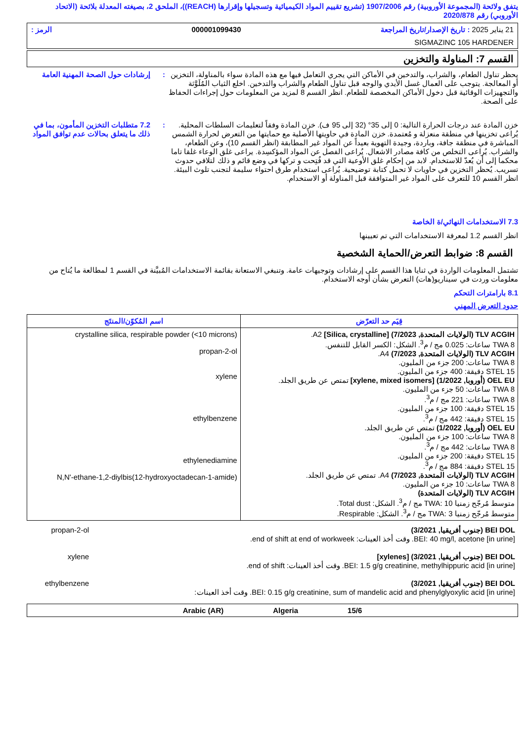يتفق ولائحة (المجموعة الأوروبية) رقم 1907/2006 (تشريع تقييم المواد الكيميائية وتسجيلها وإقرارها (REACH))، الملحق 2، بصيغته المعدلة بلائحة (الاتحاد الأوروبي) رقم 2020/878
21 يناير 2025 : تاريخ الإصدار/تاريخ المراجعة 000001099430 الرمز :
SIGMAZINC 105 HARDENER
القسم 7: المناولة والتخزين
يحظر تناول الطعام، والشراب، والتدخين في الأماكن التي يجري التعامل فيها مع هذه المادة سواء بالمناولة، التخزين أو المعالجة. يتوجب على العمال غسل الأيدي والوجه قبل تناول الطعام والشراب والتدخين. اخلع الثياب المُلَوَّثة والتجهيزات الوقائية قبل دخول الأماكن المخصصة للطعام. انظر القسم 8 لمزيد من المعلومات حول إجراءات الحفاظ على الصحة.
: إرشادات حول الصحة المهنية العامة
خزن المادة عند درجات الحرارة التالية: 0 إلى 35° (32 إلى 95 ف). خزن المادة وفقاً لتعليمات السلطات المحلية. يُراعى تخزينها في منطقة منعزلة و مُعتمدة. خزن المادة في حاويتها الأصلية مع حمايتها من التعرض لحرارة الشمس المباشرة في منطقة جافة، وباردة، وجيدة التهوية بعيداً عن المواد غير المطابقة (انظر القسم 10)، وعن الطعام، والشراب. يُراعى التخلص من كافة مصادر الاشعال. يُراعى الفصل عن المواد المؤكسِدة. يراعى غلق الوعاء غلقا تاما محكما إلى أن يُعدّ للاستخدام. لابد من إحكام غلق الأوعية التي قد فُتِحت و تركها في وضع قائم و ذلك لتلافي حدوث تسريب. يُحظر التخزين في حاويات لا تحمل كتابة توضيحية. يُراعى استخدام طرق احتواء سليمة لتجنب تلوث البيئة. انظر القسم 10 للتعرف على المواد غير المتوافقة قبل المناولة أو الاستخدام.
: 7.2 متطلبات التخزين المأمون، بما في ذلك ما يتعلق بحالات عدم توافق المواد
7.3 الاستخدامات النهائي/ة الخاصة
انظر القسم 1.2 لمعرفة الاستخدامات التي تم تعيينها
القسم 8: ضوابط التعرض/الحماية الشخصية
تشتمل المعلومات الواردة في ثنايا هذا القسم على إرشادات وتوجيهات عامة. وتنبغي الاستعانة بقائمة الاستخدامات المُبيَّنة في القسم 1 لمطالعة ما يُتاح من معلومات وردت في سيناريو(هات) التعرض بشأن أوجه الاستخدام.
8.1 بارامترات التحكم
حدود التعرض المهني
| قِيَم حد التعرّض | اسم المُكوّن/المنتَج |
| --- | --- |
| TLV ACGIH (الولايات المتحدة, 7/2023) [Silica, crystalline] A2. TWA 8 ساعات: 0.025 مج / م<sup>3</sup>. الشكل: الكسر القابل للتنفس. TLV ACGIH (الولايات المتحدة, 7/2023) A4. TWA 8 ساعات: 200 جزء من المليون. STEL 15 دقيقة: 400 جزء من المليون. OEL EU (أوروبا, 1/2022) [xylene, mixed isomers] تمتص عن طريق الجلد. TWA 8 ساعات: 50 جزء من المليون. TWA 8 ساعات: 221 مج / م<sup>3</sup>. STEL 15 دقيقة: 100 جزء من المليون. STEL 15 دقيقة: 442 مج / م<sup>3</sup>. OEL EU (أوروبا, 1/2022) تمتص عن طريق الجلد. TWA 8 ساعات: 100 جزء من المليون. TWA 8 ساعات: 442 مج / م<sup>3</sup>. STEL 15 دقيقة: 200 جزء من المليون. STEL 15 دقيقة: 884 مج / م<sup>3</sup>. TLV ACGIH (الولايات المتحدة, 7/2023) A4. تمتص عن طريق الجلد. TWA 8 ساعات: 10 جزء من المليون. TLV ACGIH (الولايات المتحدة) متوسط مُرجّح زمنيا TWA: 10 مج / م<sup>3</sup>. الشكل: Total dust. متوسط مُرجّح زمنيا TWA: 3 مج / م<sup>3</sup>. الشكل: Respirable. | crystalline silica, respirable powder (<10 microns) propan-2-ol xylene ethylbenzene ethylenediamine N,N'-ethane-1,2-diylbis(12-hydroxyoctadecan-1-amide) |
| BEI DOL (جنوب أفريقيا, 3/2021) BEI: 40 mg/l, acetone [in urine]. وقت أخذ العينات: end of shift at end of workweek. | propan-2-ol |
| BEI DOL (جنوب أفريقيا, 3/2021) [xylenes] BEI: 1.5 g/g creatinine, methylhippuric acid [in urine]. وقت أخذ العينات: end of shift. | xylene |
| BEI DOL (جنوب أفريقيا, 3/2021) BEI: 0.15 g/g creatinine, sum of mandelic acid and phenylglyoxylic acid [in urine]. وقت أخذ العينات: | ethylbenzene |
15/6 Algeria Arabic (AR)